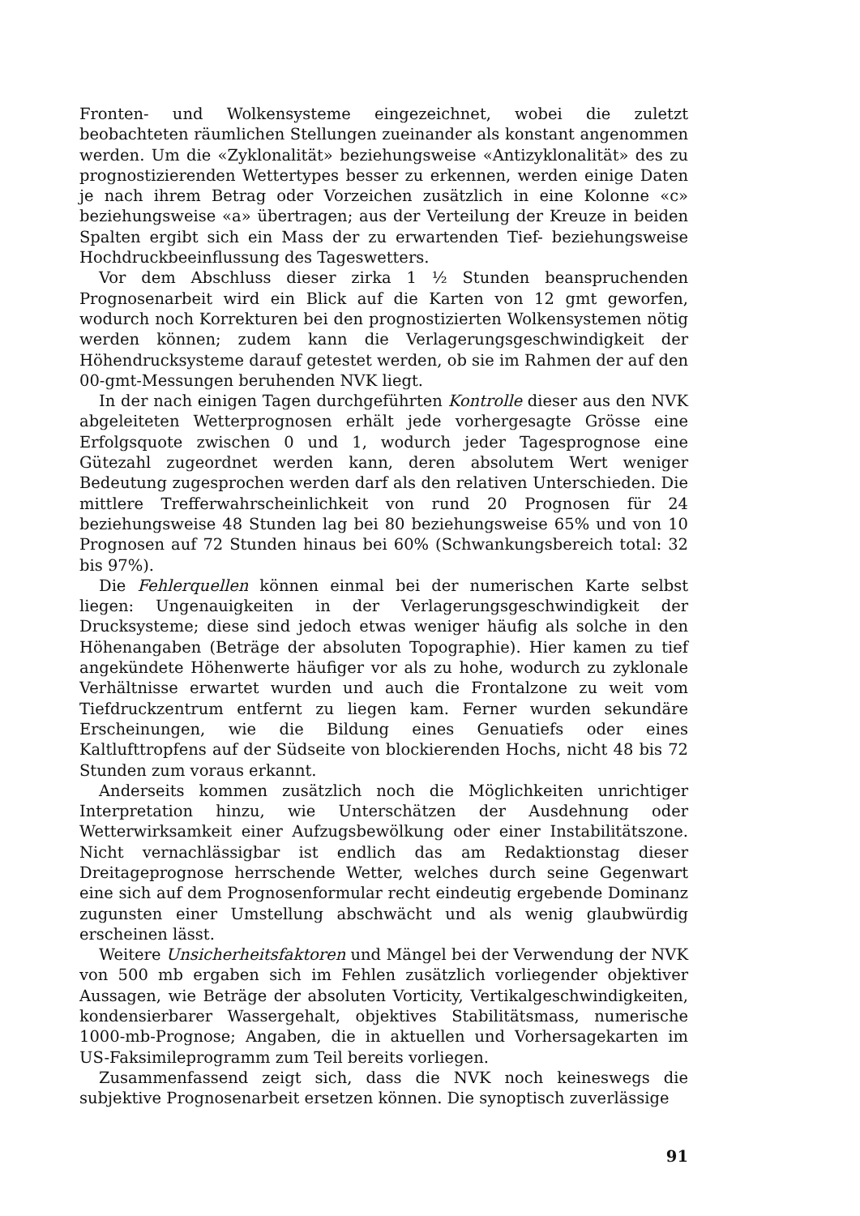Fronten- und Wolkensysteme eingezeichnet, wobei die zuletzt beobachteten räumlichen Stellungen zueinander als konstant angenommen werden. Um die «Zyklonalität» beziehungsweise «Antizyklonalität» des zu prognostizierenden Wettertypes besser zu erkennen, werden einige Daten je nach ihrem Betrag oder Vorzeichen zusätzlich in eine Kolonne «c» beziehungsweise «a» übertragen; aus der Verteilung der Kreuze in beiden Spalten ergibt sich ein Mass der zu erwartenden Tief- beziehungsweise Hochdruckbeeinflussung des Tageswetters.
Vor dem Abschluss dieser zirka 1 ½ Stunden beanspruchenden Prognosenarbeit wird ein Blick auf die Karten von 12 gmt geworfen, wodurch noch Korrekturen bei den prognostizierten Wolkensystemen nötig werden können; zudem kann die Verlagerungsgeschwindigkeit der Höhendrucksysteme darauf getestet werden, ob sie im Rahmen der auf den 00-gmt-Messungen beruhenden NVK liegt.
In der nach einigen Tagen durchgeführten Kontrolle dieser aus den NVK abgeleiteten Wetterprognosen erhält jede vorhergesagte Grösse eine Erfolgsquote zwischen 0 und 1, wodurch jeder Tagesprognose eine Gütezahl zugeordnet werden kann, deren absolutem Wert weniger Bedeutung zugesprochen werden darf als den relativen Unterschieden. Die mittlere Trefferwahrscheinlichkeit von rund 20 Prognosen für 24 beziehungsweise 48 Stunden lag bei 80 beziehungsweise 65% und von 10 Prognosen auf 72 Stunden hinaus bei 60% (Schwankungsbereich total: 32 bis 97%).
Die Fehlerquellen können einmal bei der numerischen Karte selbst liegen: Ungenauigkeiten in der Verlagerungsgeschwindigkeit der Drucksysteme; diese sind jedoch etwas weniger häufig als solche in den Höhenangaben (Beträge der absoluten Topographie). Hier kamen zu tief angekündete Höhenwerte häufiger vor als zu hohe, wodurch zu zyklonale Verhältnisse erwartet wurden und auch die Frontalzone zu weit vom Tiefdruckzentrum entfernt zu liegen kam. Ferner wurden sekundäre Erscheinungen, wie die Bildung eines Genuatiefs oder eines Kaltlufttropfens auf der Südseite von blockierenden Hochs, nicht 48 bis 72 Stunden zum voraus erkannt.
Anderseits kommen zusätzlich noch die Möglichkeiten unrichtiger Interpretation hinzu, wie Unterschätzen der Ausdehnung oder Wetterwirksamkeit einer Aufzugsbewölkung oder einer Instabilitätszone. Nicht vernachlässigbar ist endlich das am Redaktionstag dieser Dreitageprognose herrschende Wetter, welches durch seine Gegenwart eine sich auf dem Prognosenformular recht eindeutig ergebende Dominanz zugunsten einer Umstellung abschwächt und als wenig glaubwürdig erscheinen lässt.
Weitere Unsicherheitsfaktoren und Mängel bei der Verwendung der NVK von 500 mb ergaben sich im Fehlen zusätzlich vorliegender objektiver Aussagen, wie Beträge der absoluten Vorticity, Vertikalgeschwindigkeiten, kondensierbarer Wassergehalt, objektives Stabilitätsmass, numerische 1000-mb-Prognose; Angaben, die in aktuellen und Vorhersagekarten im US-Faksimileprogramm zum Teil bereits vorliegen.
Zusammenfassend zeigt sich, dass die NVK noch keineswegs die subjektive Prognosenarbeit ersetzen können. Die synoptisch zuverlässige
91